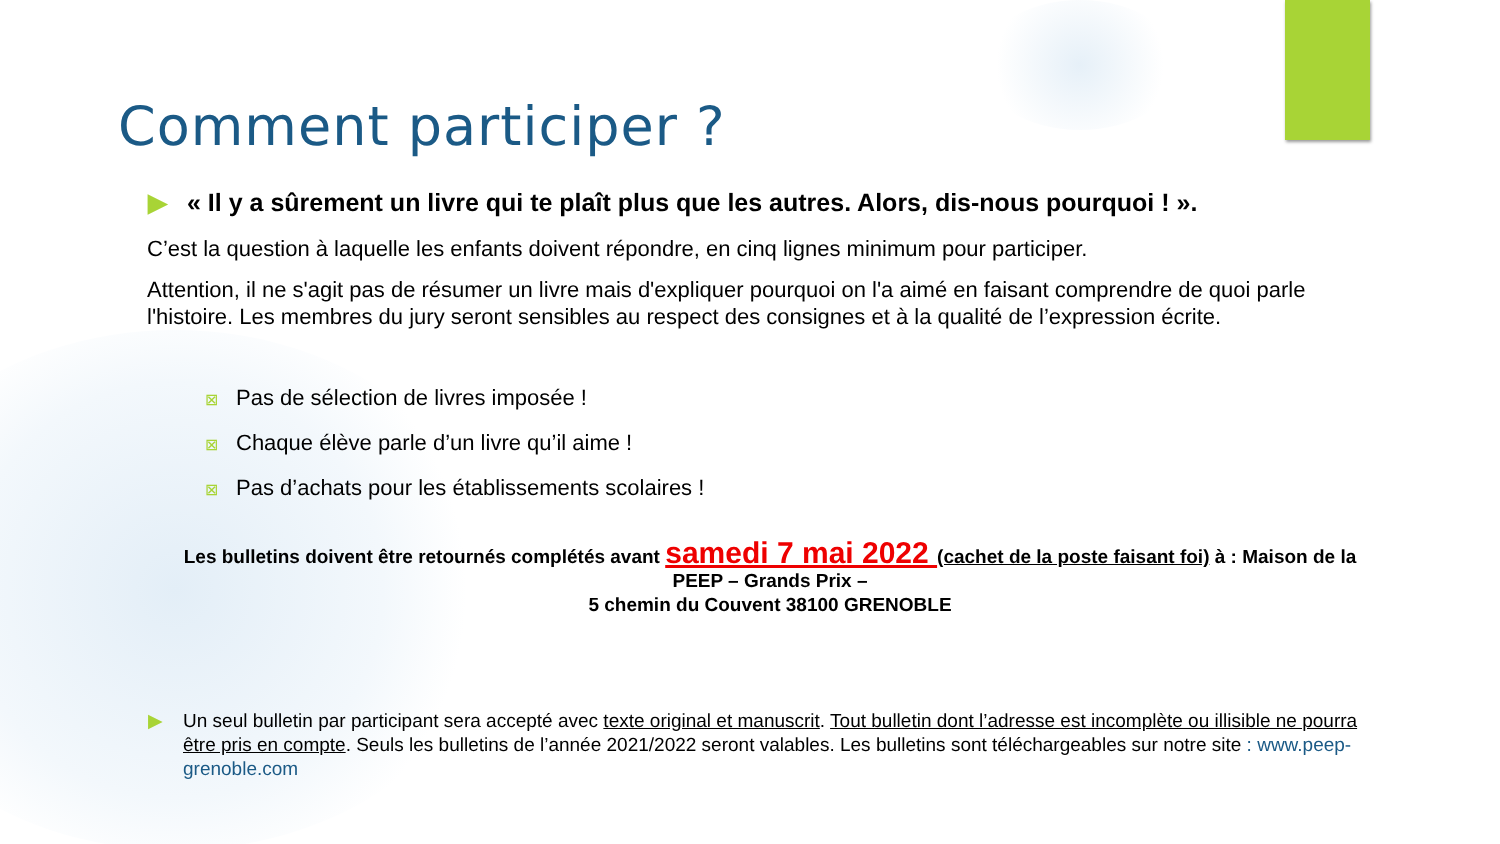Comment participer ?
▶ « Il y a sûrement un livre qui te plaît plus que les autres. Alors, dis-nous pourquoi ! ».
C’est la question à laquelle les enfants doivent répondre, en cinq lignes minimum pour participer.
Attention, il ne s'agit pas de résumer un livre mais d'expliquer pourquoi on l'a aimé en faisant comprendre de quoi parle l'histoire. Les membres du jury seront sensibles au respect des consignes et à la qualité de l’expression écrite.
⊠ Pas de sélection de livres imposée !
⊠ Chaque élève parle d’un livre qu’il aime !
⊠ Pas d’achats pour les établissements scolaires !
Les bulletins doivent être retournés complétés avant samedi 7 mai 2022 (cachet de la poste faisant foi) à : Maison de la PEEP – Grands Prix –
5 chemin du Couvent 38100 GRENOBLE
▶ Un seul bulletin par participant sera accepté avec texte original et manuscrit. Tout bulletin dont l’adresse est incomplète ou illisible ne pourra être pris en compte. Seuls les bulletins de l’année 2021/2022 seront valables. Les bulletins sont téléchargeables sur notre site : www.peep-grenoble.com